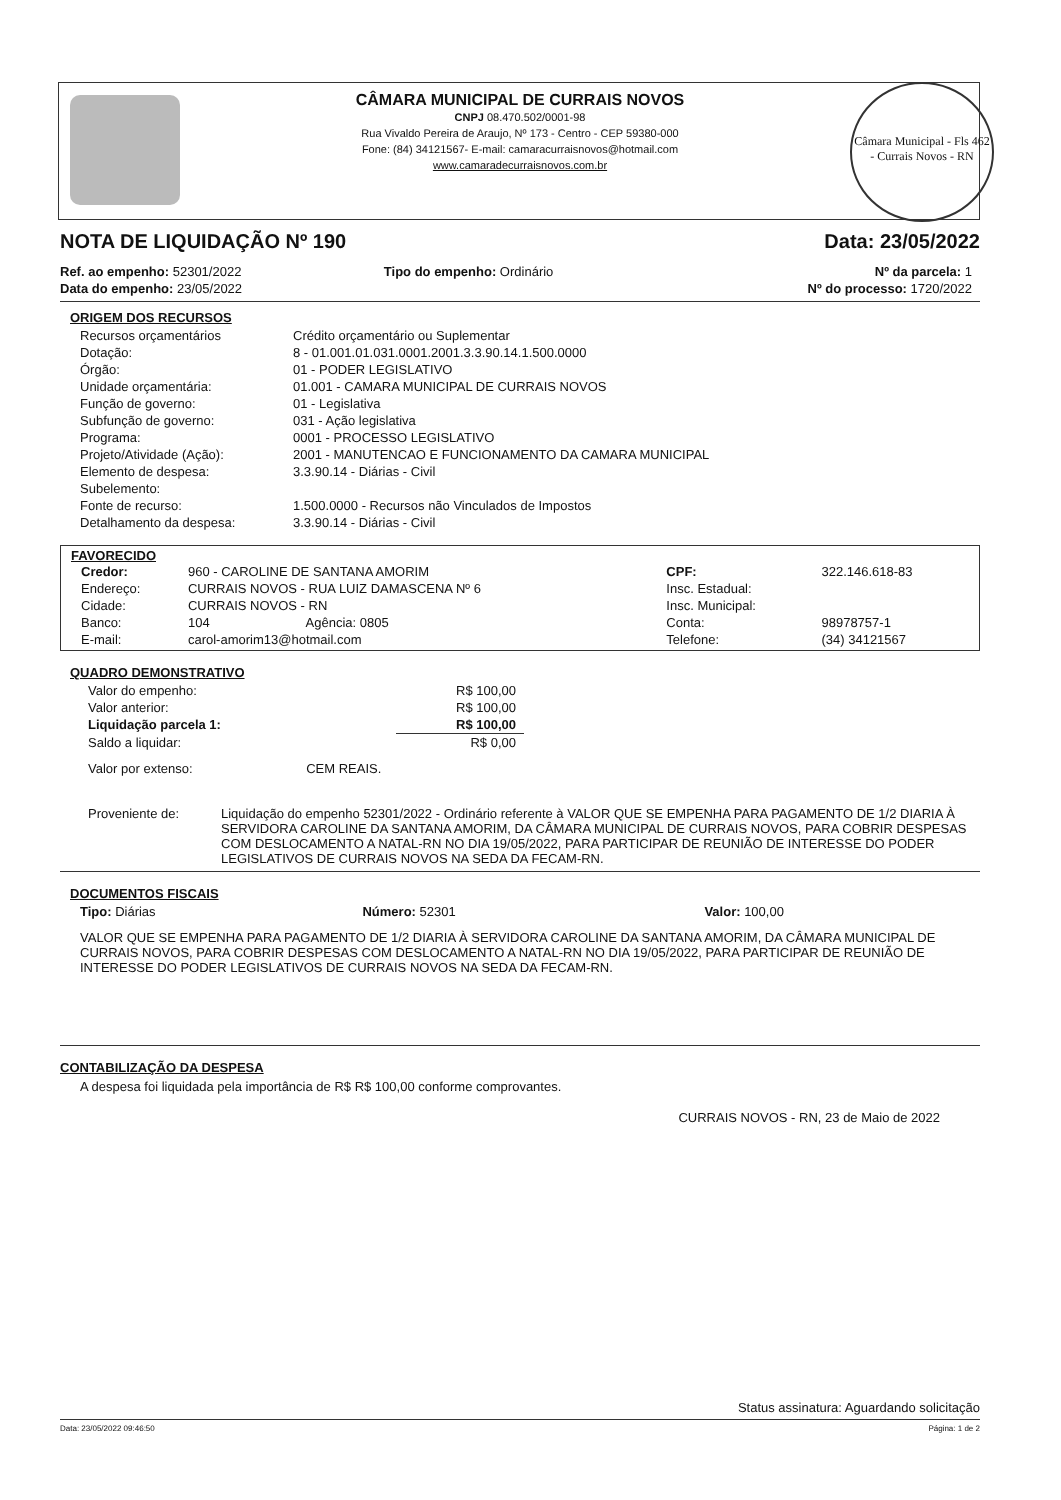CÂMARA MUNICIPAL DE CURRAIS NOVOS
CNPJ 08.470.502/0001-98
Rua Vivaldo Pereira de Araujo, Nº 173 - Centro - CEP 59380-000
Fone: (84) 34121567- E-mail: camaracurraisnovos@hotmail.com
www.camaradecurraisnovos.com.br
Câmara Municipal - Fls 462 - Currais Novos - RN
NOTA DE LIQUIDAÇÃO Nº 190 Data: 23/05/2022
| Ref. ao empenho: 52301/2022 | Tipo do empenho: Ordinário | Nº da parcela: 1 |
| Data do empenho: 23/05/2022 | | Nº do processo: 1720/2022 |
ORIGEM DOS RECURSOS
| Recursos orçamentários | Crédito orçamentário ou Suplementar |
| Dotação: | 8 - 01.001.01.031.0001.2001.3.3.90.14.1.500.0000 |
| Órgão: | 01 - PODER LEGISLATIVO |
| Unidade orçamentária: | 01.001 - CAMARA MUNICIPAL DE CURRAIS NOVOS |
| Função de governo: | 01 - Legislativa |
| Subfunção de governo: | 031 - Ação legislativa |
| Programa: | 0001 - PROCESSO LEGISLATIVO |
| Projeto/Atividade (Ação): | 2001 - MANUTENCAO E FUNCIONAMENTO DA CAMARA MUNICIPAL |
| Elemento de despesa: | 3.3.90.14 - Diárias - Civil |
| Subelemento: | |
| Fonte de recurso: | 1.500.0000 - Recursos não Vinculados de Impostos |
| Detalhamento da despesa: | 3.3.90.14 - Diárias - Civil |
FAVORECIDO
| Credor: | 960 - CAROLINE DE SANTANA AMORIM | | CPF: | 322.146.618-83 |
| Endereço: | CURRAIS NOVOS - RUA LUIZ DAMASCENA Nº 6 | | Insc. Estadual: | |
| Cidade: | CURRAIS NOVOS - RN | | Insc. Municipal: | |
| Banco: | 104 | Agência: 0805 | Conta: | 98978757-1 |
| E-mail: | carol-amorim13@hotmail.com | | Telefone: | (34) 34121567 |
QUADRO DEMONSTRATIVO
| Valor do empenho: | R$ 100,00 |
| Valor anterior: | R$ 100,00 |
| Liquidação parcela 1: | R$ 100,00 |
| Saldo a liquidar: | R$ 0,00 |
| Valor por extenso: CEM REAIS. | |
| Proveniente de: | Liquidação do empenho 52301/2022 - Ordinário referente à VALOR QUE SE EMPENHA PARA PAGAMENTO DE 1/2 DIARIA À SERVIDORA CAROLINE DA SANTANA AMORIM, DA CÂMARA MUNICIPAL DE CURRAIS NOVOS, PARA COBRIR DESPESAS COM DESLOCAMENTO A NATAL-RN NO DIA 19/05/2022, PARA PARTICIPAR DE REUNIÃO DE INTERESSE DO PODER LEGISLATIVOS DE CURRAIS NOVOS NA SEDA DA FECAM-RN. |
DOCUMENTOS FISCAIS
| Tipo: Diárias | Número: 52301 | Valor: 100,00 |
VALOR QUE SE EMPENHA PARA PAGAMENTO DE 1/2 DIARIA À SERVIDORA CAROLINE DA SANTANA AMORIM, DA CÂMARA MUNICIPAL DE CURRAIS NOVOS, PARA COBRIR DESPESAS COM DESLOCAMENTO A NATAL-RN NO DIA 19/05/2022, PARA PARTICIPAR DE REUNIÃO DE INTERESSE DO PODER LEGISLATIVOS DE CURRAIS NOVOS NA SEDA DA FECAM-RN.
CONTABILIZAÇÃO DA DESPESA
A despesa foi liquidada pela importância de R$ R$ 100,00 conforme comprovantes.
CURRAIS NOVOS - RN, 23 de Maio de 2022
Status assinatura: Aguardando solicitação
Data: 23/05/2022 09:46:50 Página: 1 de 2